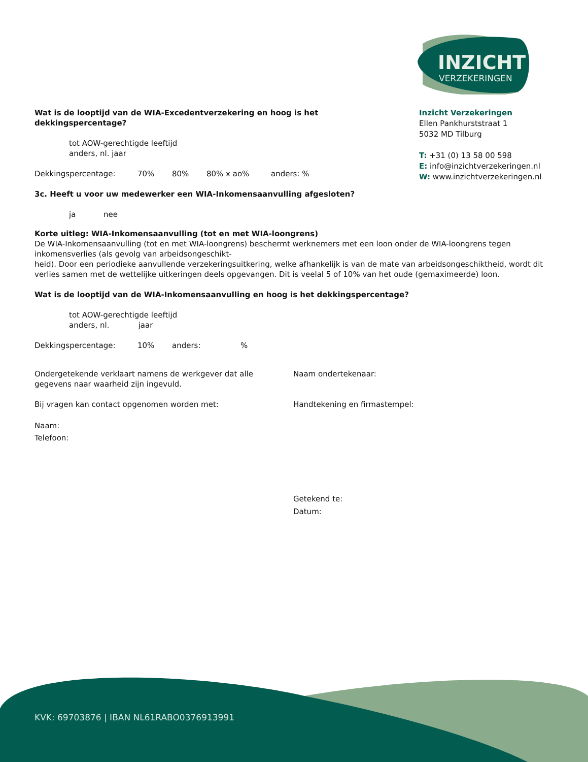INZICHT
VERZEKERINGEN
Inzicht Verzekeringen
Ellen Pankhurststraat 1
5032 MD Tilburg
T: +31 (0) 13 58 00 598
E: info@inzichtverzekeringen.nl
W: www.inzichtverzekeringen.nl
Wat is de looptijd van de WIA-Excedentverzekering en hoog is het dekkingspercentage?
tot AOW-gerechtigde leeftijd
anders, nl. jaar
Dekkingspercentage: 70% 80% 80% x ao% anders: %
3c. Heeft u voor uw medewerker een WIA-Inkomensaanvulling afgesloten?
ja nee
Korte uitleg: WIA-Inkomensaanvulling (tot en met WIA-loongrens)
De WIA-Inkomensaanvulling (tot en met WIA-loongrens) beschermt werknemers met een loon onder de WIA-loongrens tegen inkomensverlies (als gevolg van arbeidsongeschikt-
heid). Door een periodieke aanvullende verzekeringsuitkering, welke afhankelijk is van de mate van arbeidsongeschiktheid, wordt dit verlies samen met de wettelijke uitkeringen deels opgevangen. Dit is veelal 5 of 10% van het oude (gemaximeerde) loon.
Wat is de looptijd van de WIA-Inkomensaanvulling en hoog is het dekkingspercentage?
tot AOW-gerechtigde leeftijd
anders, nl. jaar
Dekkingspercentage: 10% anders:%
Ondergetekende verklaart namens de werkgever dat alle
gegevens naar waarheid zijn ingevuld.
Bij vragen kan contact opgenomen worden met:
Naam:
Telefoon:
Naam ondertekenaar:
Handtekening en firmastempel:
Getekend te:
Datum:
KVK: 69703876 | IBAN NL61RABO0376913991